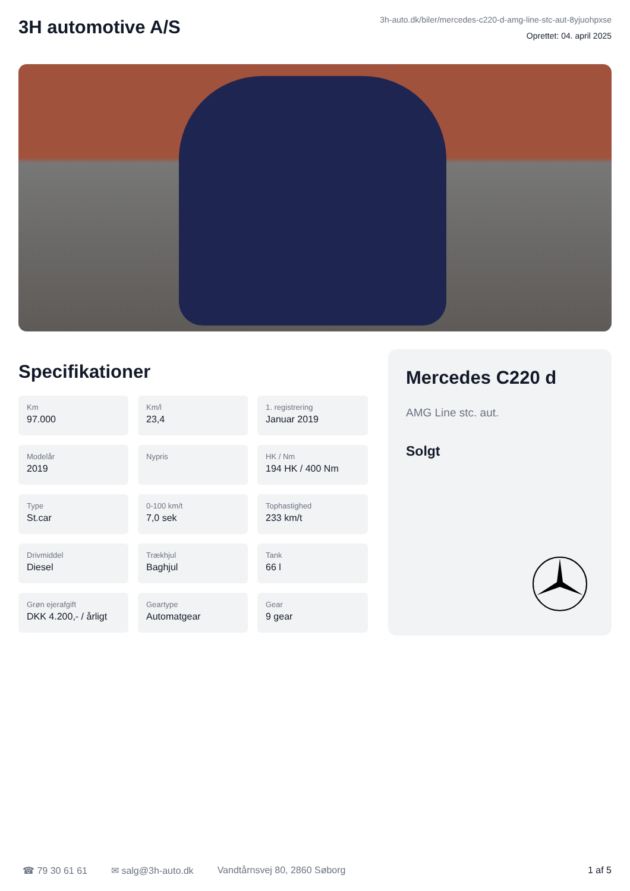3H automotive A/S
3h-auto.dk/biler/mercedes-c220-d-amg-line-stc-aut-8yjuohpxse
Oprettet: 04. april 2025
Specifikationer
Km
97.000
Km/l
23,4
1. registrering
Januar 2019
Modelår
2019
Nypris
HK / Nm
194 HK / 400 Nm
Type
St.car
0-100 km/t
7,0 sek
Tophastighed
233 km/t
Drivmiddel
Diesel
Trækhjul
Baghjul
Tank
66 l
Grøn ejerafgift
DKK 4.200,- / årligt
Geartype
Automatgear
Gear
9 gear
Mercedes C220 d
AMG Line stc. aut.
Solgt
☎ 79 30 61 61 ✉ salg@3h-auto.dk Vandtårnsvej 80, 2860 Søborg 1 af 5